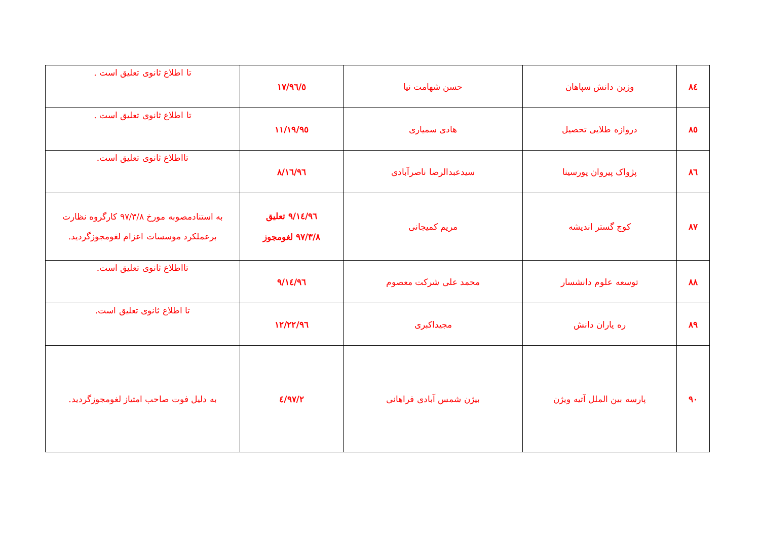| ۸٤ | وزین دانش سپاهان | حسن شهامت نیا | ۹٦/٥/۱۷ | تا اطلاع ثانوی تعلیق است . |
| ۸٥ | دروازه طلایی تحصیل | هادی سمیاری | ۹٥/۱۱/۱۹ | تا اطلاع ثانوی تعلیق است . |
| ۸٦ | پژواک پیروان پورسینا | سیدعبدالرضا ناصرآبادی | ۹٦/۸/۱٦ | تااطلاع ثانوی تعلیق است. |
| ۸۷ | کوچ گستر اندیشه | مریم کمیجانی | ۹٦/۹/۱٤ تعلیق ۹۷/۳/۸ لغومجوز | به استنادمصوبه مورخ ۹۷/۳/۸ کارگروه نظارت برعملکرد موسسات اعزام لغومجوزگردید. |
| ۸۸ | توسعه علوم دانشسار | محمد علی شرکت معصوم | ۹٦/۹/۱٤ | تااطلاع ثانوی تعلیق است. |
| ۸۹ | ره یاران دانش | مجیداکبری | ۹٦/۱۲/۲۲ | تا اطلاع ثانوی تعلیق است. |
| ۹۰ | پارسه بین الملل آتیه ویژن | بیژن شمس آبادی فراهانی | ۹۷/۲/٤ | به دلیل فوت صاحب امتیاز لغومجوزگردید. |